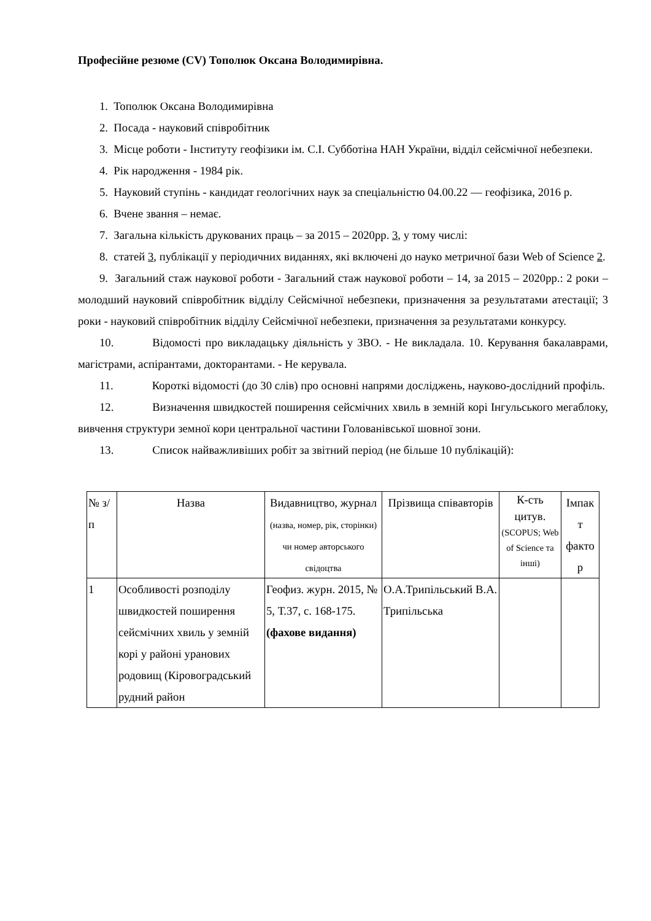Професійне резюме (CV) Тополюк Оксана Володимирівна.
1. Тополюк Оксана Володимирівна
2. Посада - науковий співробітник
3. Місце роботи - Інституту геофізики ім. С.І. Субботіна НАН України, відділ сейсмічної небезпеки.
4. Рік народження - 1984 рік.
5. Науковий ступінь - кандидат геологічних наук за спеціальністю 04.00.22 — геофізика, 2016 р.
6. Вчене звання – немає.
7. Загальна кількість друкованих праць – за 2015 – 2020рр. 3, у тому числі:
8. статей 3, публікації у періодичних виданнях, які включені до науко метричної бази Web of Science 2.
9. Загальний стаж наукової роботи - Загальний стаж наукової роботи – 14, за 2015 – 2020рр.: 2 роки – молодший науковий співробітник відділу Сейсмічної небезпеки, призначення за результатами атестації; 3 роки - науковий співробітник відділу Сейсмічної небезпеки, призначення за результатами конкурсу.
10. Відомості про викладацьку діяльність у ЗВО. - Не викладала. 10. Керування бакалаврами, магістрами, аспірантами, докторантами. - Не керувала.
11. Короткі відомості (до 30 слів) про основні напрями досліджень, науково-дослідний профіль.
12. Визначення швидкостей поширення сейсмічних хвиль в земній корі Інгульського мегаблоку, вивчення структури земної кори центральної частини Голованівської шовної зони.
13. Список найважливіших робіт за звітний період (не більше 10 публікацій):
| № з/п | Назва | Видавництво, журнал (назва, номер, рік, сторінки) чи номер авторського свідоцтва | Прізвища співавторів | К-сть цитув. (SCOPUS; Web of Science та інші) | Імпак т факто р |
| --- | --- | --- | --- | --- | --- |
| 1 | Особливості розподілу швидкостей поширення сейсмічних хвиль у земній корі у районі уранових родовищ (Кіровоградський рудний район | Геофиз. журн. 2015, № 5, Т.37, с. 168-175. (фахове видання) | О.А.Трипільський В.А. Трипільська | | |